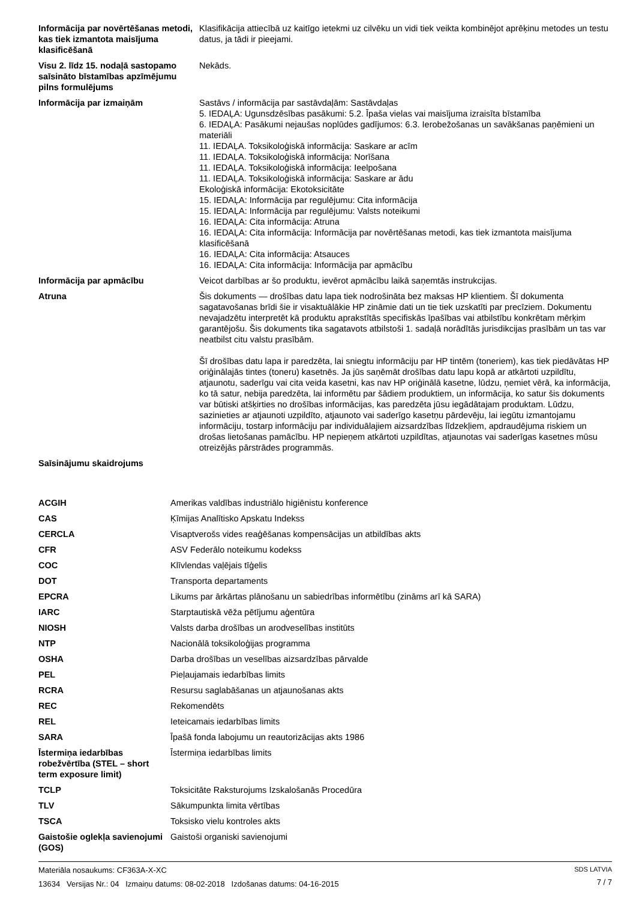| Informācija par novērtēšanas metodi, kas tiek izmantota maisījuma klasificēšanā | Klasifikācija attiecībā uz kaitīgo ietekmi uz cilvēku un vidi tiek veikta kombinējot aprēķinu metodes un testu datus, ja tādi ir pieejami. |
| Visu 2. līdz 15. nodaļā sastopamo saīsināto bīstamības apzīmējumu pilns formulējums | Nekāds. |
| Informācija par izmaiņām | Sastāvs / informācija par sastāvdaļām: Sastāvdaļas 5. IEDAĻA: Ugunsdzēsības pasākumi: 5.2. Īpaša vielas vai maisījuma izraisīta bīstamība 6. IEDAĻA: Pasākumi nejaušas noplūdes gadījumos: 6.3. Ierobežošanas un savākšanas paņēmieni un materiāli 11. IEDAĻA. Toksikoloģiskā informācija: Saskare ar acīm 11. IEDAĻA. Toksikoloģiskā informācija: Norīšana 11. IEDAĻA. Toksikoloģiskā informācija: Ieelpošana 11. IEDAĻA. Toksikoloģiskā informācija: Saskare ar ādu Ekoloģiskā informācija: Ekotoksicitāte 15. IEDAĻA: Informācija par regulējumu: Cita informācija 15. IEDAĻA: Informācija par regulējumu: Valsts noteikumi 16. IEDAĻA: Cita informācija: Atruna 16. IEDAĻA: Cita informācija: Informācija par novērtēšanas metodi, kas tiek izmantota maisījuma klasificēšanā 16. IEDAĻA: Cita informācija: Atsauces 16. IEDAĻA: Cita informācija: Informācija par apmācību |
| Informācija par apmācību | Veicot darbības ar šo produktu, ievērot apmācību laikā saņemtās instrukcijas. |
| Atruna | Šis dokuments — drošības datu lapa tiek nodrošināta bez maksas HP klientiem. Šī dokumenta sagatavošanas brīdi šie ir visaktuālākie HP zināmie dati un tie tiek uzskatīti par precīziem. Dokumentu nevajadzētu interpretēt kā produktu aprakstītās specifiskās īpašības vai atbilstību konkrētam mērķim garantējošu. Šis dokuments tika sagatavots atbilstoši 1. sadaļā norādītās jurisdikcijas prasībām un tas var neatbilst citu valstu prasībām. Šī drošības datu lapa ir paredzēta, lai sniegtu informāciju par HP tintēm (toneriem), kas tiek piedāvātas HP oriģinālajās tintes (toneru) kasetnēs. Ja jūs saņēmāt drošības datu lapu kopā ar atkārtoti uzpildītu, atjaunotu, saderīgu vai cita veida kasetni, kas nav HP oriģinālā kasetne, lūdzu, ņemiet vērā, ka informācija, ko tā satur, nebija paredzēta, lai informētu par šādiem produktiem, un informācija, ko satur šis dokuments var būtiski atšķirties no drošības informācijas, kas paredzēta jūsu iegādātajam produktam. Lūdzu, sazinieties ar atjaunoti uzpildīto, atjaunoto vai saderīgo kasetņu pārdevēju, lai iegūtu izmantojamu informāciju, tostarp informāciju par individuālajiem aizsardzības līdzekļiem, apdraudējuma riskiem un drošas lietošanas pamācību. HP nepieņem atkārtoti uzpildītas, atjaunotas vai saderīgas kasetnes mūsu otreizējās pārstrādes programmās. |
| Saīsinājumu skaidrojums | |
| ACGIH | Amerikas valdības industriālo higiēnistu konference |
| CAS | Ķīmijas Analītisko Apskatu Indekss |
| CERCLA | Visaptverošs vides reaģēšanas kompensācijas un atbildības akts |
| CFR | ASV Federālo noteikumu kodekss |
| COC | Klīvlendas vaļējais tīģelis |
| DOT | Transporta departaments |
| EPCRA | Likums par ārkārtas plānošanu un sabiedrības informētību (zināms arī kā SARA) |
| IARC | Starptautiskā vēža pētījumu aģentūra |
| NIOSH | Valsts darba drošības un arodveselības institūts |
| NTP | Nacionālā toksikoloģijas programma |
| OSHA | Darba drošības un veselības aizsardzības pārvalde |
| PEL | Pieļaujamais iedarbības limits |
| RCRA | Resursu saglabāšanas un atjaunošanas akts |
| REC | Rekomendēts |
| REL | Ieteicamais iedarbības limits |
| SARA | Īpašā fonda labojumu un reautorizācijas akts 1986 |
| Īstermiņa iedarbības robežvērtība (STEL – short term exposure limit) | Īstermiņa iedarbības limits |
| TCLP | Toksicitāte Raksturojums Izskalošanās Procedūra |
| TLV | Sākumpunkta limita vērtības |
| TSCA | Toksisko vielu kontroles akts |
| Gaistošie oglekļa savienojumi (GOS) | Gaistoši organiski savienojumi |
Materiāla nosaukums: CF363A-X-XC
13634 Versijas Nr.: 04 Izmaiņu datums: 08-02-2018 Izdošanas datums: 04-16-2015
SDS LATVIA
7 / 7